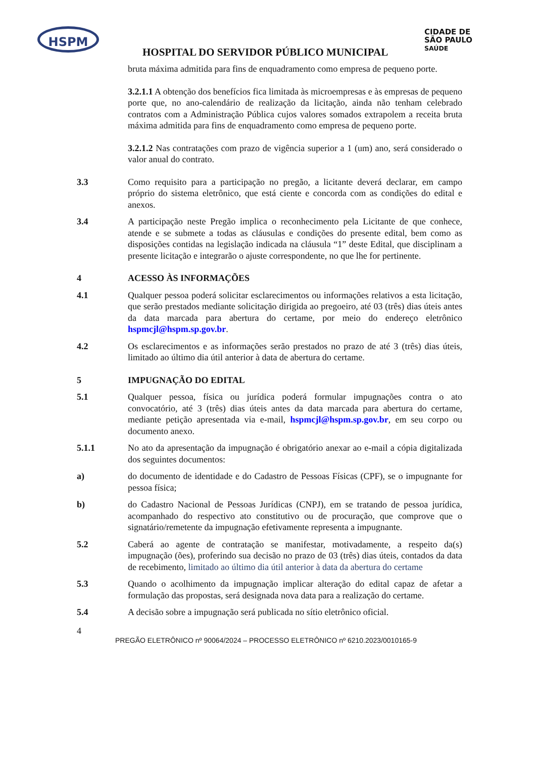HSPM
CIDADE DE
SÃO PAULO
SAÚDE
HOSPITAL DO SERVIDOR PÚBLICO MUNICIPAL
bruta máxima admitida para fins de enquadramento como empresa de pequeno porte.
3.2.1.1 A obtenção dos benefícios fica limitada às microempresas e às empresas de pequeno porte que, no ano-calendário de realização da licitação, ainda não tenham celebrado contratos com a Administração Pública cujos valores somados extrapolem a receita bruta máxima admitida para fins de enquadramento como empresa de pequeno porte.
3.2.1.2 Nas contratações com prazo de vigência superior a 1 (um) ano, será considerado o valor anual do contrato.
3.3 Como requisito para a participação no pregão, a licitante deverá declarar, em campo próprio do sistema eletrônico, que está ciente e concorda com as condições do edital e anexos.
3.4 A participação neste Pregão implica o reconhecimento pela Licitante de que conhece, atende e se submete a todas as cláusulas e condições do presente edital, bem como as disposições contidas na legislação indicada na cláusula “1” deste Edital, que disciplinam a presente licitação e integrarão o ajuste correspondente, no que lhe for pertinente.
4 ACESSO ÀS INFORMAÇÕES
4.1 Qualquer pessoa poderá solicitar esclarecimentos ou informações relativos a esta licitação, que serão prestados mediante solicitação dirigida ao pregoeiro, até 03 (três) dias úteis antes da data marcada para abertura do certame, por meio do endereço eletrônico hspmcjl@hspm.sp.gov.br.
4.2 Os esclarecimentos e as informações serão prestados no prazo de até 3 (três) dias úteis, limitado ao último dia útil anterior à data de abertura do certame.
5 IMPUGNAÇÃO DO EDITAL
5.1 Qualquer pessoa, física ou jurídica poderá formular impugnações contra o ato convocatório, até 3 (três) dias úteis antes da data marcada para abertura do certame, mediante petição apresentada via e-mail, hspmcjl@hspm.sp.gov.br, em seu corpo ou documento anexo.
5.1.1 No ato da apresentação da impugnação é obrigatório anexar ao e-mail a cópia digitalizada dos seguintes documentos:
a) do documento de identidade e do Cadastro de Pessoas Físicas (CPF), se o impugnante for pessoa física;
b) do Cadastro Nacional de Pessoas Jurídicas (CNPJ), em se tratando de pessoa jurídica, acompanhado do respectivo ato constitutivo ou de procuração, que comprove que o signatário/remetente da impugnação efetivamente representa a impugnante.
5.2 Caberá ao agente de contratação se manifestar, motivadamente, a respeito da(s) impugnação (ões), proferindo sua decisão no prazo de 03 (três) dias úteis, contados da data de recebimento, limitado ao último dia útil anterior à data da abertura do certame
5.3 Quando o acolhimento da impugnação implicar alteração do edital capaz de afetar a formulação das propostas, será designada nova data para a realização do certame.
5.4 A decisão sobre a impugnação será publicada no sítio eletrônico oficial.
4
PREGÃO ELETRÔNICO nº 90064/2024 – PROCESSO ELETRÔNICO nº 6210.2023/0010165-9